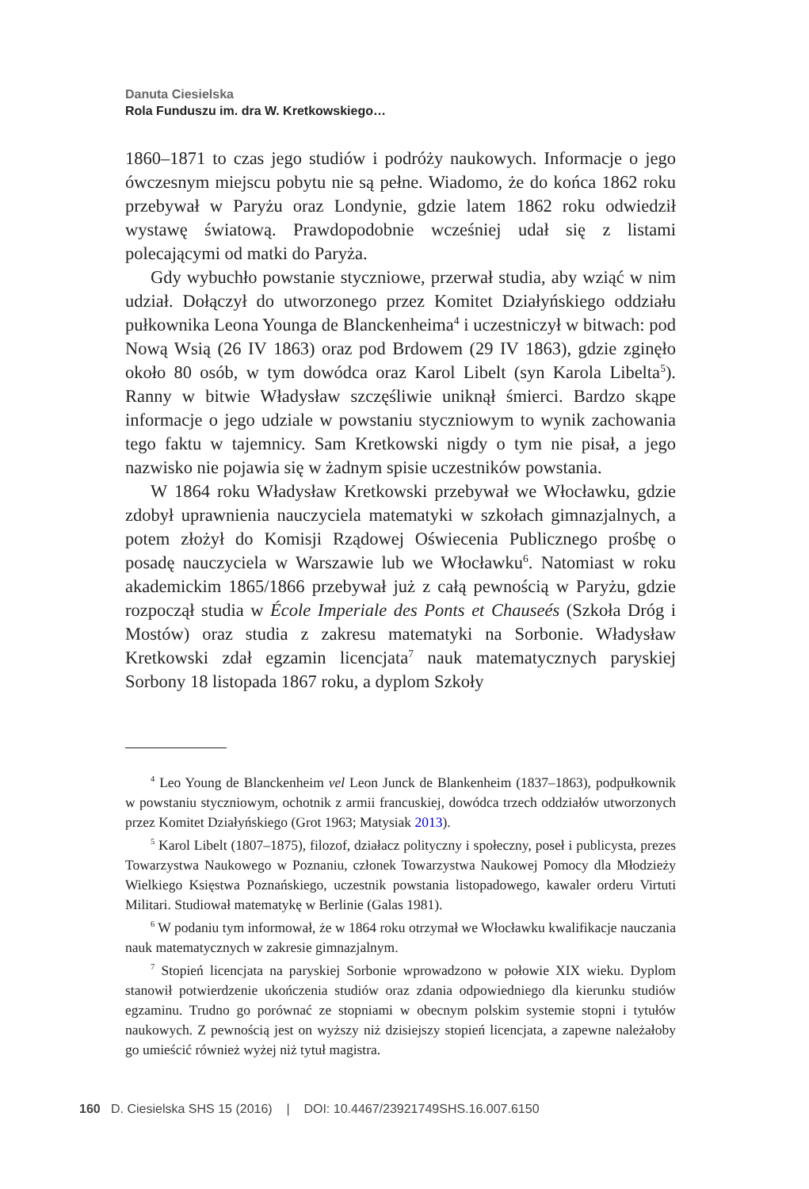Danuta Ciesielska
Rola Funduszu im. dra W. Kretkowskiego…
1860–1871 to czas jego studiów i podróży naukowych. Informacje o jego ówczesnym miejscu pobytu nie są pełne. Wiadomo, że do końca 1862 roku przebywał w Paryżu oraz Londynie, gdzie latem 1862 roku odwiedził wystawę światową. Prawdopodobnie wcześniej udał się z listami polecającymi od matki do Paryża.
Gdy wybuchło powstanie styczniowe, przerwał studia, aby wziąć w nim udział. Dołączył do utworzonego przez Komitet Działyńskiego oddziału pułkownika Leona Younga de Blanckenheima<sup>4</sup> i uczestniczył w bitwach: pod Nową Wsią (26 IV 1863) oraz pod Brdowem (29 IV 1863), gdzie zginęło około 80 osób, w tym dowódca oraz Karol Libelt (syn Karola Libelta<sup>5</sup>). Ranny w bitwie Władysław szczęśliwie uniknął śmierci. Bardzo skąpe informacje o jego udziale w powstaniu styczniowym to wynik zachowania tego faktu w tajemnicy. Sam Kretkowski nigdy o tym nie pisał, a jego nazwisko nie pojawia się w żadnym spisie uczestników powstania.
W 1864 roku Władysław Kretkowski przebywał we Włocławku, gdzie zdobył uprawnienia nauczyciela matematyki w szkołach gimnazjalnych, a potem złożył do Komisji Rządowej Oświecenia Publicznego prośbę o posadę nauczyciela w Warszawie lub we Włocławku<sup>6</sup>. Natomiast w roku akademickim 1865/1866 przebywał już z całą pewnością w Paryżu, gdzie rozpoczął studia w École Imperiale des Ponts et Chauseés (Szkoła Dróg i Mostów) oraz studia z zakresu matematyki na Sorbonie. Władysław Kretkowski zdał egzamin licencjata<sup>7</sup> nauk matematycznych paryskiej Sorbony 18 listopada 1867 roku, a dyplom Szkoły
<sup>4</sup> Leo Young de Blanckenheim vel Leon Junck de Blankenheim (1837–1863), podpułkownik w powstaniu styczniowym, ochotnik z armii francuskiej, dowódca trzech oddziałów utworzonych przez Komitet Działyńskiego (Grot 1963; Matysiak 2013).
<sup>5</sup> Karol Libelt (1807–1875), filozof, działacz polityczny i społeczny, poseł i publicysta, prezes Towarzystwa Naukowego w Poznaniu, członek Towarzystwa Naukowej Pomocy dla Młodzieży Wielkiego Księstwa Poznańskiego, uczestnik powstania listopadowego, kawaler orderu Virtuti Militari. Studiował matematykę w Berlinie (Galas 1981).
<sup>6</sup> W podaniu tym informował, że w 1864 roku otrzymał we Włocławku kwalifikacje nauczania nauk matematycznych w zakresie gimnazjalnym.
<sup>7</sup> Stopień licencjata na paryskiej Sorbonie wprowadzono w połowie XIX wieku. Dyplom stanowił potwierdzenie ukończenia studiów oraz zdania odpowiedniego dla kierunku studiów egzaminu. Trudno go porównać ze stopniami w obecnym polskim systemie stopni i tytułów naukowych. Z pewnością jest on wyższy niż dzisiejszy stopień licencjata, a zapewne należałoby go umieścić również wyżej niż tytuł magistra.
160 D. Ciesielska SHS 15 (2016) | DOI: 10.4467/23921749SHS.16.007.6150